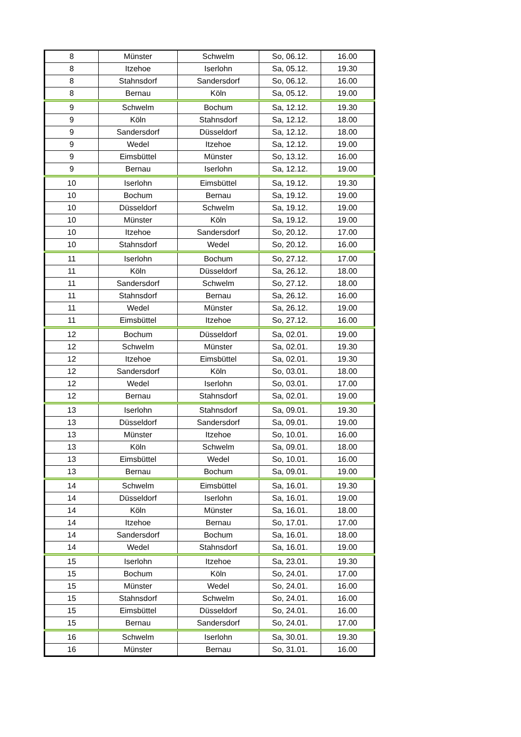| 8 | Münster | Schwelm | So, 06.12. | 16.00 |
| 8 | Itzehoe | Iserlohn | Sa, 05.12. | 19.30 |
| 8 | Stahnsdorf | Sandersdorf | So, 06.12. | 16.00 |
| 8 | Bernau | Köln | Sa, 05.12. | 19.00 |
| 9 | Schwelm | Bochum | Sa, 12.12. | 19.30 |
| 9 | Köln | Stahnsdorf | Sa, 12.12. | 18.00 |
| 9 | Sandersdorf | Düsseldorf | Sa, 12.12. | 18.00 |
| 9 | Wedel | Itzehoe | Sa, 12.12. | 19.00 |
| 9 | Eimsbüttel | Münster | So, 13.12. | 16.00 |
| 9 | Bernau | Iserlohn | Sa, 12.12. | 19.00 |
| 10 | Iserlohn | Eimsbüttel | Sa, 19.12. | 19.30 |
| 10 | Bochum | Bernau | Sa, 19.12. | 19.00 |
| 10 | Düsseldorf | Schwelm | Sa, 19.12. | 19.00 |
| 10 | Münster | Köln | Sa, 19.12. | 19.00 |
| 10 | Itzehoe | Sandersdorf | So, 20.12. | 17.00 |
| 10 | Stahnsdorf | Wedel | So, 20.12. | 16.00 |
| 11 | Iserlohn | Bochum | So, 27.12. | 17.00 |
| 11 | Köln | Düsseldorf | Sa, 26.12. | 18.00 |
| 11 | Sandersdorf | Schwelm | So, 27.12. | 18.00 |
| 11 | Stahnsdorf | Bernau | Sa, 26.12. | 16.00 |
| 11 | Wedel | Münster | Sa, 26.12. | 19.00 |
| 11 | Eimsbüttel | Itzehoe | So, 27.12. | 16.00 |
| 12 | Bochum | Düsseldorf | Sa, 02.01. | 19.00 |
| 12 | Schwelm | Münster | Sa, 02.01. | 19.30 |
| 12 | Itzehoe | Eimsbüttel | Sa, 02.01. | 19.30 |
| 12 | Sandersdorf | Köln | So, 03.01. | 18.00 |
| 12 | Wedel | Iserlohn | So, 03.01. | 17.00 |
| 12 | Bernau | Stahnsdorf | Sa, 02.01. | 19.00 |
| 13 | Iserlohn | Stahnsdorf | Sa, 09.01. | 19.30 |
| 13 | Düsseldorf | Sandersdorf | Sa, 09.01. | 19.00 |
| 13 | Münster | Itzehoe | So, 10.01. | 16.00 |
| 13 | Köln | Schwelm | Sa, 09.01. | 18.00 |
| 13 | Eimsbüttel | Wedel | So, 10.01. | 16.00 |
| 13 | Bernau | Bochum | Sa, 09.01. | 19.00 |
| 14 | Schwelm | Eimsbüttel | Sa, 16.01. | 19.30 |
| 14 | Düsseldorf | Iserlohn | Sa, 16.01. | 19.00 |
| 14 | Köln | Münster | Sa, 16.01. | 18.00 |
| 14 | Itzehoe | Bernau | So, 17.01. | 17.00 |
| 14 | Sandersdorf | Bochum | Sa, 16.01. | 18.00 |
| 14 | Wedel | Stahnsdorf | Sa, 16.01. | 19.00 |
| 15 | Iserlohn | Itzehoe | Sa, 23.01. | 19.30 |
| 15 | Bochum | Köln | So, 24.01. | 17.00 |
| 15 | Münster | Wedel | So, 24.01. | 16.00 |
| 15 | Stahnsdorf | Schwelm | So, 24.01. | 16.00 |
| 15 | Eimsbüttel | Düsseldorf | So, 24.01. | 16.00 |
| 15 | Bernau | Sandersdorf | So, 24.01. | 17.00 |
| 16 | Schwelm | Iserlohn | Sa, 30.01. | 19.30 |
| 16 | Münster | Bernau | So, 31.01. | 16.00 |